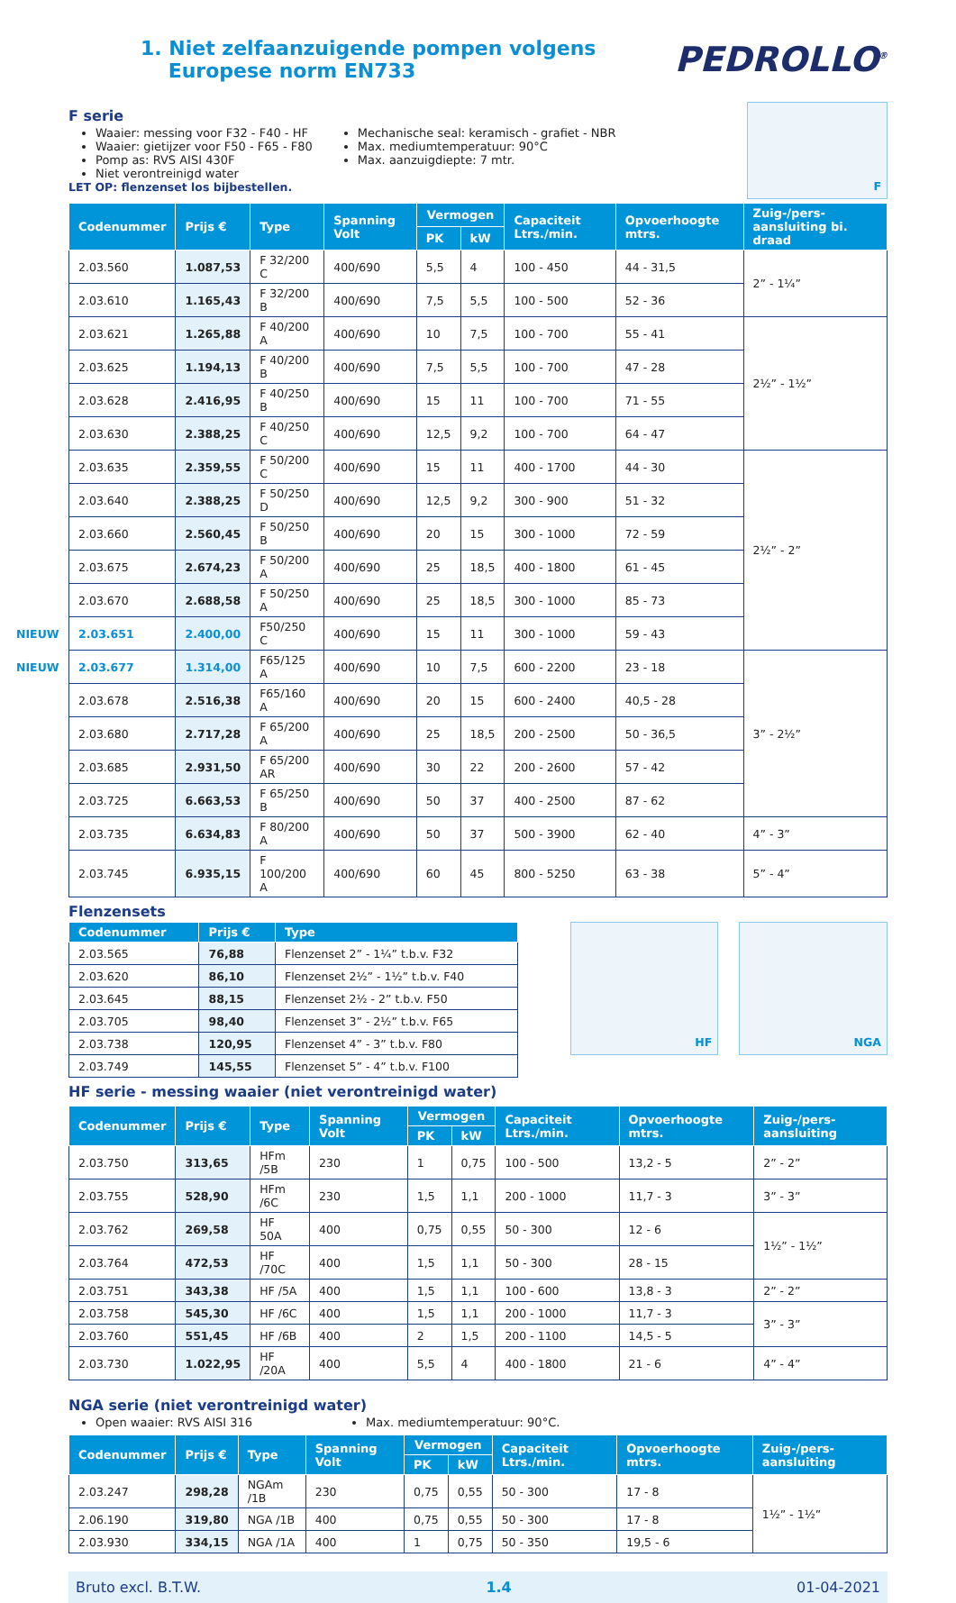1. Niet zelfaanzuigende pompen volgens
Europese norm EN733
PEDROLLO<sup>®</sup>
F serie
Waaier: messing voor F32 - F40 - HF
Waaier: gietijzer voor F50 - F65 - F80
Pomp as: RVS AISI 430F
Niet verontreinigd water
Mechanische seal: keramisch - grafiet - NBR
Max. mediumtemperatuur: 90°C
Max. aanzuigdiepte: 7 mtr.
LET OP: flenzenset los bijbestellen.
F
| Codenummer | Prijs € | Type | Spanning Volt | Vermogen | | Capaciteit Ltrs./min. | Opvoerhoogte mtrs. | Zuig-/pers-aansluiting bi. draad |
| --- | --- | --- | --- | --- | --- | --- | --- | --- |
| | | | | PK | kW | | | |
| 2.03.560 | 1.087,53 | F 32/200 C | 400/690 | 5,5 | 4 | 100 - 450 | 44 - 31,5 | 2” - 1¼” |
| 2.03.610 | 1.165,43 | F 32/200 B | 400/690 | 7,5 | 5,5 | 100 - 500 | 52 - 36 | |
| 2.03.621 | 1.265,88 | F 40/200 A | 400/690 | 10 | 7,5 | 100 - 700 | 55 - 41 | 2½” - 1½” |
| 2.03.625 | 1.194,13 | F 40/200 B | 400/690 | 7,5 | 5,5 | 100 - 700 | 47 - 28 | |
| 2.03.628 | 2.416,95 | F 40/250 B | 400/690 | 15 | 11 | 100 - 700 | 71 - 55 | |
| 2.03.630 | 2.388,25 | F 40/250 C | 400/690 | 12,5 | 9,2 | 100 - 700 | 64 - 47 | |
| 2.03.635 | 2.359,55 | F 50/200 C | 400/690 | 15 | 11 | 400 - 1700 | 44 - 30 | 2½” - 2” |
| 2.03.640 | 2.388,25 | F 50/250 D | 400/690 | 12,5 | 9,2 | 300 - 900 | 51 - 32 | |
| 2.03.660 | 2.560,45 | F 50/250 B | 400/690 | 20 | 15 | 300 - 1000 | 72 - 59 | |
| 2.03.675 | 2.674,23 | F 50/200 A | 400/690 | 25 | 18,5 | 400 - 1800 | 61 - 45 | |
| 2.03.670 | 2.688,58 | F 50/250 A | 400/690 | 25 | 18,5 | 300 - 1000 | 85 - 73 | |
| NIEUW 2.03.651 | 2.400,00 | F50/250 C | 400/690 | 15 | 11 | 300 - 1000 | 59 - 43 | |
| NIEUW 2.03.677 | 1.314,00 | F65/125 A | 400/690 | 10 | 7,5 | 600 - 2200 | 23 - 18 | 3” - 2½” |
| 2.03.678 | 2.516,38 | F65/160 A | 400/690 | 20 | 15 | 600 - 2400 | 40,5 - 28 | |
| 2.03.680 | 2.717,28 | F 65/200 A | 400/690 | 25 | 18,5 | 200 - 2500 | 50 - 36,5 | |
| 2.03.685 | 2.931,50 | F 65/200 AR | 400/690 | 30 | 22 | 200 - 2600 | 57 - 42 | |
| 2.03.725 | 6.663,53 | F 65/250 B | 400/690 | 50 | 37 | 400 - 2500 | 87 - 62 | |
| 2.03.735 | 6.634,83 | F 80/200 A | 400/690 | 50 | 37 | 500 - 3900 | 62 - 40 | 4” - 3” |
| 2.03.745 | 6.935,15 | F 100/200 A | 400/690 | 60 | 45 | 800 - 5250 | 63 - 38 | 5” - 4” |
Flenzensets
| Codenummer | Prijs € | Type |
| --- | --- | --- |
| 2.03.565 | 76,88 | Flenzenset 2” - 1¼” t.b.v. F32 |
| 2.03.620 | 86,10 | Flenzenset 2½” - 1½” t.b.v. F40 |
| 2.03.645 | 88,15 | Flenzenset 2½ - 2” t.b.v. F50 |
| 2.03.705 | 98,40 | Flenzenset 3” - 2½” t.b.v. F65 |
| 2.03.738 | 120,95 | Flenzenset 4” - 3” t.b.v. F80 |
| 2.03.749 | 145,55 | Flenzenset 5” - 4” t.b.v. F100 |
HF NGA
HF serie - messing waaier (niet verontreinigd water)
| Codenummer | Prijs € | Type | Spanning Volt | Vermogen | | Capaciteit Ltrs./min. | Opvoerhoogte mtrs. | Zuig-/pers-aansluiting |
| --- | --- | --- | --- | --- | --- | --- | --- | --- |
| | | | | PK | kW | | | |
| 2.03.750 | 313,65 | HFm /5B | 230 | 1 | 0,75 | 100 - 500 | 13,2 - 5 | 2” - 2” |
| 2.03.755 | 528,90 | HFm /6C | 230 | 1,5 | 1,1 | 200 - 1000 | 11,7 - 3 | 3” - 3” |
| 2.03.762 | 269,58 | HF 50A | 400 | 0,75 | 0,55 | 50 - 300 | 12 - 6 | 1½” - 1½” |
| 2.03.764 | 472,53 | HF /70C | 400 | 1,5 | 1,1 | 50 - 300 | 28 - 15 | |
| 2.03.751 | 343,38 | HF /5A | 400 | 1,5 | 1,1 | 100 - 600 | 13,8 - 3 | 2” - 2” |
| 2.03.758 | 545,30 | HF /6C | 400 | 1,5 | 1,1 | 200 - 1000 | 11,7 - 3 | 3” - 3” |
| 2.03.760 | 551,45 | HF /6B | 400 | 2 | 1,5 | 200 - 1100 | 14,5 - 5 | |
| 2.03.730 | 1.022,95 | HF /20A | 400 | 5,5 | 4 | 400 - 1800 | 21 - 6 | 4” - 4” |
NGA serie (niet verontreinigd water)
Open waaier: RVS AISI 316 Max. mediumtemperatuur: 90°C.
| Codenummer | Prijs € | Type | Spanning Volt | Vermogen | | Capaciteit Ltrs./min. | Opvoerhoogte mtrs. | Zuig-/pers-aansluiting |
| --- | --- | --- | --- | --- | --- | --- | --- | --- |
| | | | | PK | kW | | | |
| 2.03.247 | 298,28 | NGAm /1B | 230 | 0,75 | 0,55 | 50 - 300 | 17 - 8 | 1½” - 1½” |
| 2.06.190 | 319,80 | NGA /1B | 400 | 0,75 | 0,55 | 50 - 300 | 17 - 8 | |
| 2.03.930 | 334,15 | NGA /1A | 400 | 1 | 0,75 | 50 - 350 | 19,5 - 6 | |
Bruto excl. B.T.W. 1.4 01-04-2021